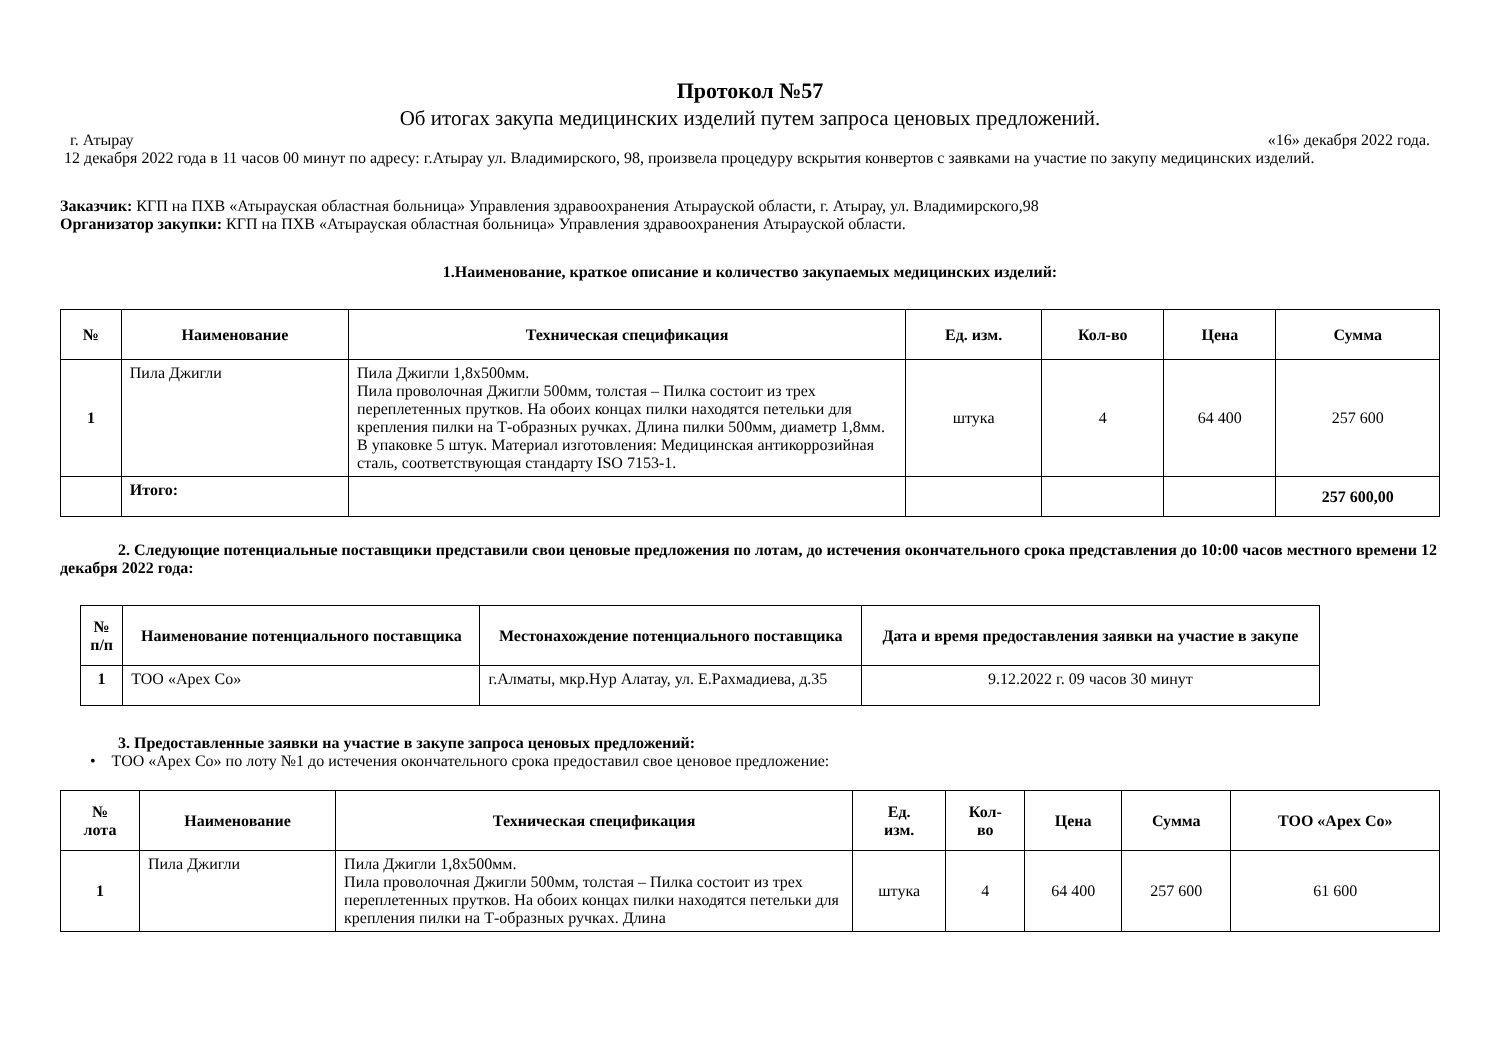Протокол №57
Об итогах закупа медицинских изделий путем запроса ценовых предложений.
г. Атырау «16» декабря 2022 года.
12 декабря 2022 года в 11 часов 00 минут по адресу: г.Атырау ул. Владимирского, 98, произвела процедуру вскрытия конвертов с заявками на участие по закупу медицинских изделий.
Заказчик: КГП на ПХВ «Атырауская областная больница» Управления здравоохранения Атырауской области, г. Атырау, ул. Владимирского,98
Организатор закупки: КГП на ПХВ «Атырауская областная больница» Управления здравоохранения Атырауской области.
1.Наименование, краткое описание и количество закупаемых медицинских изделий:
| № | Наименование | Техническая спецификация | Ед. изм. | Кол-во | Цена | Сумма |
| --- | --- | --- | --- | --- | --- | --- |
| 1 | Пила Джигли | Пила Джигли 1,8х500мм. Пила проволочная Джигли 500мм, толстая – Пилка состоит из трех переплетенных прутков. На обоих концах пилки находятся петельки для крепления пилки на Т-образных ручках. Длина пилки 500мм, диаметр 1,8мм. В упаковке 5 штук. Материал изготовления: Медицинская антикоррозийная сталь, соответствующая стандарту ISO 7153-1. | штука | 4 | 64 400 | 257 600 |
| | Итого: | | | | | 257 600,00 |
2. Следующие потенциальные поставщики представили свои ценовые предложения по лотам, до истечения окончательного срока представления до 10:00 часов местного времени 12 декабря 2022 года:
| № п/п | Наименование потенциального поставщика | Местонахождение потенциального поставщика | Дата и время предоставления заявки на участие в закупе |
| --- | --- | --- | --- |
| 1 | ТОО «Apex Co» | г.Алматы, мкр.Нур Алатау, ул. Е.Рахмадиева, д.35 | 9.12.2022 г. 09 часов 30 минут |
3. Предоставленные заявки на участие в закупе запроса ценовых предложений:
• ТОО «Apex Co» по лоту №1 до истечения окончательного срока предоставил свое ценовое предложение:
| № лота | Наименование | Техническая спецификация | Ед. изм. | Кол- во | Цена | Сумма | ТОО «Apex Co» |
| --- | --- | --- | --- | --- | --- | --- | --- |
| 1 | Пила Джигли | Пила Джигли 1,8х500мм. Пила проволочная Джигли 500мм, толстая – Пилка состоит из трех переплетенных прутков. На обоих концах пилки находятся петельки для крепления пилки на Т-образных ручках. Длина | штука | 4 | 64 400 | 257 600 | 61 600 |